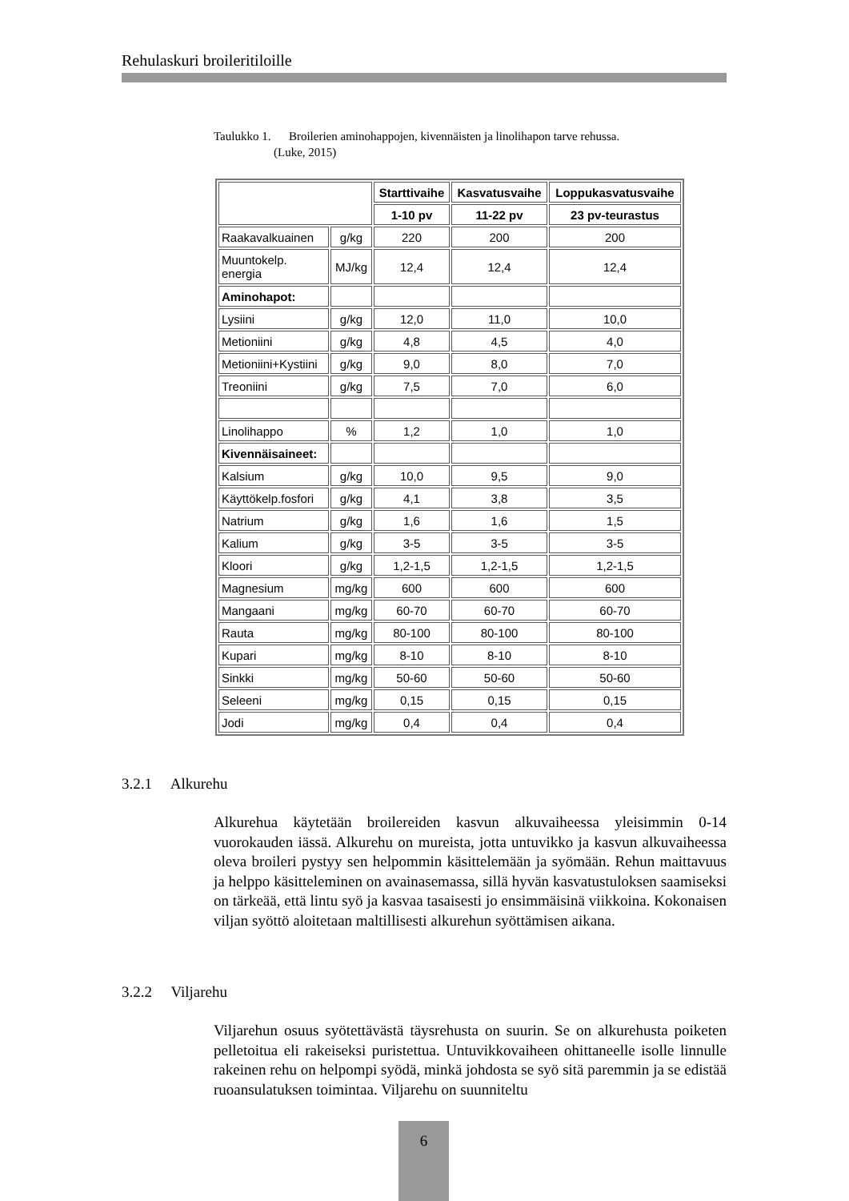Rehulaskuri broileritiloille
Taulukko 1. Broilerien aminohappojen, kivennäisten ja linolihapon tarve rehussa.
(Luke, 2015)
| | | Starttivaihe | Kasvatusvaihe | Loppukasvatusvaihe |
| | | 1-10 pv | 11-22 pv | 23 pv-teurastus |
| Raakavalkuainen | g/kg | 220 | 200 | 200 |
| Muuntokelp. energia | MJ/kg | 12,4 | 12,4 | 12,4 |
| Aminohapot: | | | | |
| Lysiini | g/kg | 12,0 | 11,0 | 10,0 |
| Metioniini | g/kg | 4,8 | 4,5 | 4,0 |
| Metioniini+Kystiini | g/kg | 9,0 | 8,0 | 7,0 |
| Treoniini | g/kg | 7,5 | 7,0 | 6,0 |
| Linolihappo | % | 1,2 | 1,0 | 1,0 |
| Kivennäisaineet: | | | | |
| Kalsium | g/kg | 10,0 | 9,5 | 9,0 |
| Käyttökelp.fosfori | g/kg | 4,1 | 3,8 | 3,5 |
| Natrium | g/kg | 1,6 | 1,6 | 1,5 |
| Kalium | g/kg | 3-5 | 3-5 | 3-5 |
| Kloori | g/kg | 1,2-1,5 | 1,2-1,5 | 1,2-1,5 |
| Magnesium | mg/kg | 600 | 600 | 600 |
| Mangaani | mg/kg | 60-70 | 60-70 | 60-70 |
| Rauta | mg/kg | 80-100 | 80-100 | 80-100 |
| Kupari | mg/kg | 8-10 | 8-10 | 8-10 |
| Sinkki | mg/kg | 50-60 | 50-60 | 50-60 |
| Seleeni | mg/kg | 0,15 | 0,15 | 0,15 |
| Jodi | mg/kg | 0,4 | 0,4 | 0,4 |
3.2.1 Alkurehu
Alkurehua käytetään broilereiden kasvun alkuvaiheessa yleisimmin 0-14 vuorokauden iässä. Alkurehu on mureista, jotta untuvikko ja kasvun alku­vaiheessa oleva broileri pystyy sen helpommin käsittelemään ja syömään. Rehun maittavuus ja helppo käsitteleminen on avainasemassa, sillä hyvän kasvatustuloksen saamiseksi on tärkeää, että lintu syö ja kasvaa tasaisesti jo ensimmäisinä viikkoina. Kokonaisen viljan syöttö aloitetaan maltillisesti al­kurehun syöttämisen aikana.
3.2.2 Viljarehu
Viljarehun osuus syötettävästä täysrehusta on suurin. Se on alkurehusta poi­keten pelletoitua eli rakeiseksi puristettua. Untuvikkovaiheen ohittaneelle isolle linnulle rakeinen rehu on helpompi syödä, minkä johdosta se syö sitä paremmin ja se edistää ruoansulatuksen toimintaa. Viljarehu on suunniteltu
6